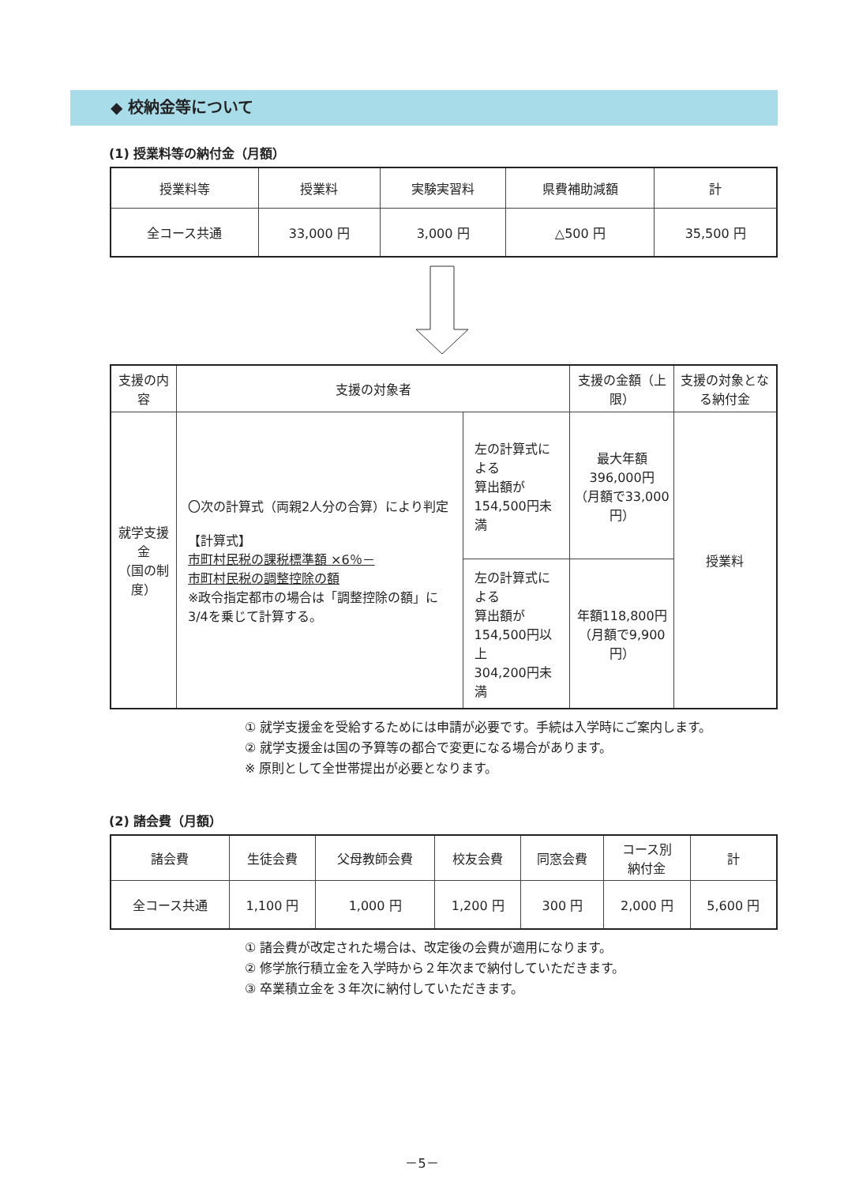◆ 校納金等について
(1) 授業料等の納付金（月額）
| 授業料等 | 授業料 | 実験実習料 | 県費補助減額 | 計 |
| --- | --- | --- | --- | --- |
| 全コース共通 | 33,000 円 | 3,000 円 | △500 円 | 35,500 円 |
| 支援の内容 | 支援の対象者 | | 支援の金額（上限） | 支援の対象となる納付金 |
| --- | --- | --- | --- | --- |
| 就学支援金 （国の制度） | 〇次の計算式（両親2人分の合算）により判定 【計算式】 市町村民税の課税標準額 ×6％－ 市町村民税の調整控除の額 ※政令指定都市の場合は「調整控除の額」に3/4を乗じて計算する。 | 左の計算式による 算出額が 154,500円未満 | 最大年額396,000円 （月額で33,000円） | 授業料 |
| | | 左の計算式による 算出額が 154,500円以上 304,200円未満 | 年額118,800円 （月額で9,900円） | |
① 就学支援金を受給するためには申請が必要です。手続は入学時にご案内します。
② 就学支援金は国の予算等の都合で変更になる場合があります。
※ 原則として全世帯提出が必要となります。
(2) 諸会費（月額）
| 諸会費 | 生徒会費 | 父母教師会費 | 校友会費 | 同窓会費 | コース別 納付金 | 計 |
| --- | --- | --- | --- | --- | --- | --- |
| 全コース共通 | 1,100 円 | 1,000 円 | 1,200 円 | 300 円 | 2,000 円 | 5,600 円 |
① 諸会費が改定された場合は、改定後の会費が適用になります。
② 修学旅行積立金を入学時から２年次まで納付していただきます。
③ 卒業積立金を３年次に納付していただきます。
－5－